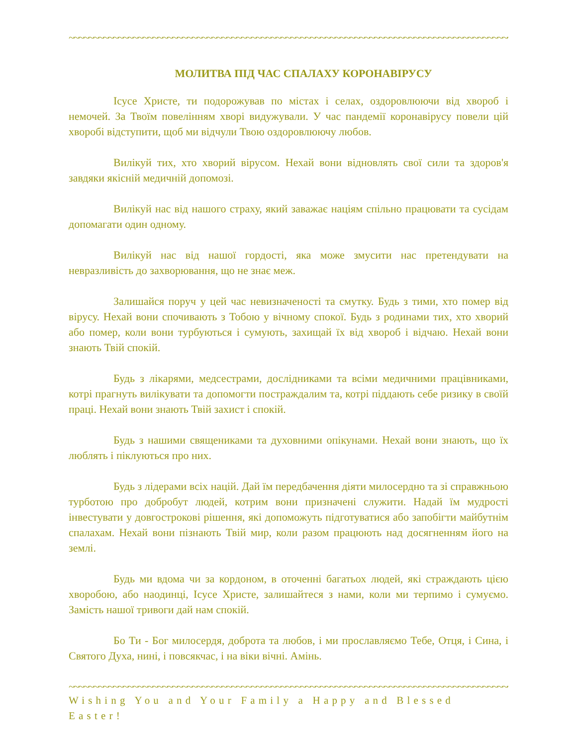~~~~~~~~~~~~~~~~~~~~~~~~~~~~~~~~~~~~~~~~~~~~~~~~~~~~~~~~~~~~~~~~~~~~~~~~~~~~~~~~~~~~~~~~~~~~~~~~~~~
МОЛИТВА ПІД ЧАС СПАЛАХУ КОРОНАВІРУСУ
Ісусе Христе, ти подорожував по містах і селах, оздоровлюючи від хвороб і немочей. За Твоїм повелінням хворі видужували. У час пандемії коронавірусу повели цій хворобі відступити, щоб ми відчули Твою оздоровлюючу любов.
Вилікуй тих, хто хворий вірусом. Нехай вони відновлять свої сили та здоров'я завдяки якісній медичній допомозі.
Вилікуй нас від нашого страху, який заважає націям спільно працювати та сусідам допомагати один одному.
Вилікуй нас від нашої гордості, яка може змусити нас претендувати на невразливість до захворювання, що не знає меж.
Залишайся поруч у цей час невизначеності та смутку. Будь з тими, хто помер від вірусу. Нехай вони спочивають з Тобою у вічному спокої. Будь з родинами тих, хто хворий або помер, коли вони турбуються і сумують, захищай їх від хвороб і відчаю. Нехай вони знають Твій спокій.
Будь з лікарями, медсестрами, дослідниками та всіми медичними працівниками, котрі прагнуть вилікувати та допомогти постраждалим та, котрі піддають себе ризику в своїй праці. Нехай вони знають Твій захист і спокій.
Будь з нашими священиками та духовними опікунами. Нехай вони знають, що їх люблять і піклуються про них.
Будь з лідерами всіх націй. Дай їм передбачення діяти милосердно та зі справжньою турботою про добробут людей, котрим вони призначені служити. Надай їм мудрості інвестувати у довгострокові рішення, які допоможуть підготуватися або запобігти майбутнім спалахам. Нехай вони пізнають Твій мир, коли разом працюють над досягненням його на землі.
Будь ми вдома чи за кордоном, в оточенні багатьох людей, які страждають цією хворобою, або наодинці, Ісусе Христе, залишайтеся з нами, коли ми терпимо і сумуємо. Замість нашої тривоги дай нам спокій.
Бо Ти - Бог милосердя, доброта та любов, і ми прославляємо Тебе, Отця, і Сина, і Святого Духа, нині, і повсякчас, і на віки вічні. Амінь.
~~~~~~~~~~~~~~~~~~~~~~~~~~~~~~~~~~~~~~~~~~~~~~~~~~~~~~~~~~~~~~~~~~~~~~~~~~~~~~~~~~~~~~~~~~~~~~~~~~~
Wishing You and Your Family a Happy and Blessed Easter!